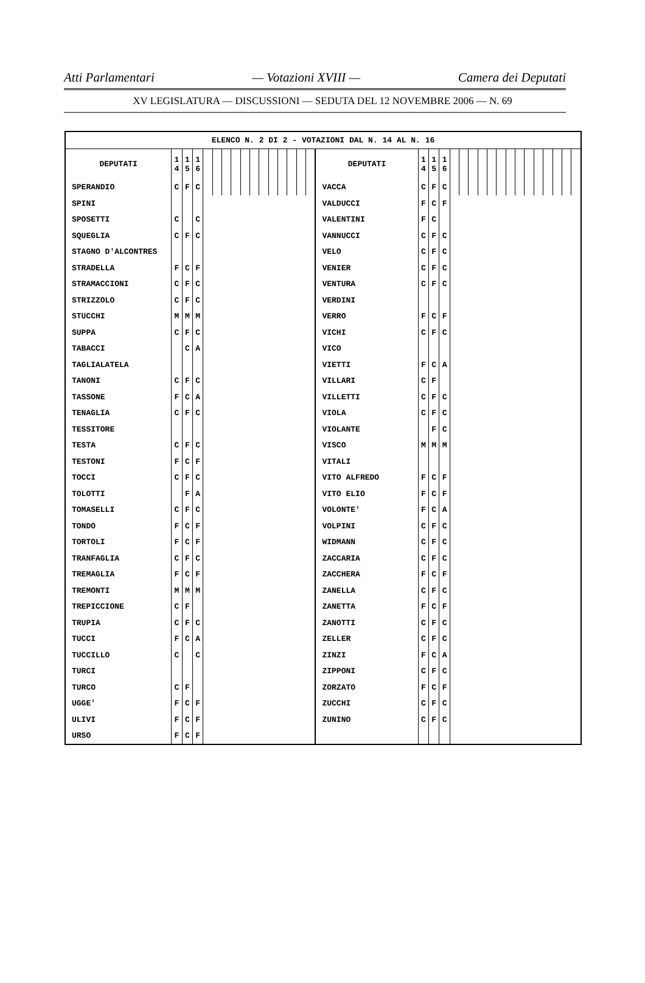Atti Parlamentari — Votazioni XVIII — Camera dei Deputati
XV LEGISLATURA — DISCUSSIONI — SEDUTA DEL 12 NOVEMBRE 2006 — N. 69
| ELENCO N. 2 DI 2 - VOTAZIONI DAL N. 14 AL N. 16 | | | | | | | | | | | | | | | | | | | | | | | | | | | | | | | | | |
| --- | --- | --- | --- | --- | --- | --- | --- | --- | --- | --- | --- | --- | --- | --- | --- | --- | --- | --- | --- | --- | --- | --- | --- | --- | --- | --- | --- | --- | --- | --- | --- | --- | --- |
| DEPUTATI | 1 4 | 1 5 | 1 6 | | | | | | | | | | | | | DEPUTATI | 1 4 | 1 5 | 1 6 | | | | | | | | | | | | | | |
| SPERANDIO | C | F | C | | | | | | | | | | | | | VACCA | C | F | C | | | | | | | | | | | | | | |
| SPINI | | | | | | | | | | | | | | | | VALDUCCI | F | C | F | | | | | | | | | | | | | | |
| SPOSETTI | C | | C | | | | | | | | | | | | | VALENTINI | F | C | | | | | | | | | | | | | | | |
| SQUEGLIA | C | F | C | | | | | | | | | | | | | VANNUCCI | C | F | C | | | | | | | | | | | | | | |
| STAGNO D'ALCONTRES | | | | | | | | | | | | | | | | VELO | C | F | C | | | | | | | | | | | | | | |
| STRADELLA | F | C | F | | | | | | | | | | | | | VENIER | C | F | C | | | | | | | | | | | | | | |
| STRAMACCIONI | C | F | C | | | | | | | | | | | | | VENTURA | C | F | C | | | | | | | | | | | | | | |
| STRIZZOLO | C | F | C | | | | | | | | | | | | | VERDINI | | | | | | | | | | | | | | | | | |
| STUCCHI | M | M | M | | | | | | | | | | | | | VERRO | F | C | F | | | | | | | | | | | | | | |
| SUPPA | C | F | C | | | | | | | | | | | | | VICHI | C | F | C | | | | | | | | | | | | | | |
| TABACCI | | C | A | | | | | | | | | | | | | VICO | | | | | | | | | | | | | | | | | |
| TAGLIALATELA | | | | | | | | | | | | | | | | VIETTI | F | C | A | | | | | | | | | | | | | | |
| TANONI | C | F | C | | | | | | | | | | | | | VILLARI | C | F | | | | | | | | | | | | | | | |
| TASSONE | F | C | A | | | | | | | | | | | | | VILLETTI | C | F | C | | | | | | | | | | | | | | |
| TENAGLIA | C | F | C | | | | | | | | | | | | | VIOLA | C | F | C | | | | | | | | | | | | | | |
| TESSITORE | | | | | | | | | | | | | | | | VIOLANTE | | F | C | | | | | | | | | | | | | | |
| TESTA | C | F | C | | | | | | | | | | | | | VISCO | M | M | M | | | | | | | | | | | | | | |
| TESTONI | F | C | F | | | | | | | | | | | | | VITALI | | | | | | | | | | | | | | | | | |
| TOCCI | C | F | C | | | | | | | | | | | | | VITO ALFREDO | F | C | F | | | | | | | | | | | | | | |
| TOLOTTI | | F | A | | | | | | | | | | | | | VITO ELIO | F | C | F | | | | | | | | | | | | | | |
| TOMASELLI | C | F | C | | | | | | | | | | | | | VOLONTE' | F | C | A | | | | | | | | | | | | | | |
| TONDO | F | C | F | | | | | | | | | | | | | VOLPINI | C | F | C | | | | | | | | | | | | | | |
| TORTOLI | F | C | F | | | | | | | | | | | | | WIDMANN | C | F | C | | | | | | | | | | | | | | |
| TRANFAGLIA | C | F | C | | | | | | | | | | | | | ZACCARIA | C | F | C | | | | | | | | | | | | | | |
| TREMAGLIA | F | C | F | | | | | | | | | | | | | ZACCHERA | F | C | F | | | | | | | | | | | | | | |
| TREMONTI | M | M | M | | | | | | | | | | | | | ZANELLA | C | F | C | | | | | | | | | | | | | | |
| TREPICCIONE | C | F | | | | | | | | | | | | | | ZANETTA | F | C | F | | | | | | | | | | | | | | |
| TRUPIA | C | F | C | | | | | | | | | | | | | ZANOTTI | C | F | C | | | | | | | | | | | | | | |
| TUCCI | F | C | A | | | | | | | | | | | | | ZELLER | C | F | C | | | | | | | | | | | | | | |
| TUCCILLO | C | | C | | | | | | | | | | | | | ZINZI | F | C | A | | | | | | | | | | | | | | |
| TURCI | | | | | | | | | | | | | | | | ZIPPONI | C | F | C | | | | | | | | | | | | | | |
| TURCO | C | F | | | | | | | | | | | | | | ZORZATO | F | C | F | | | | | | | | | | | | | | |
| UGGE' | F | C | F | | | | | | | | | | | | | ZUCCHI | C | F | C | | | | | | | | | | | | | | |
| ULIVI | F | C | F | | | | | | | | | | | | | ZUNINO | C | F | C | | | | | | | | | | | | | | |
| URSO | F | C | F | | | | | | | | | | | | | | | | | | | | | | | | | | | | | | |